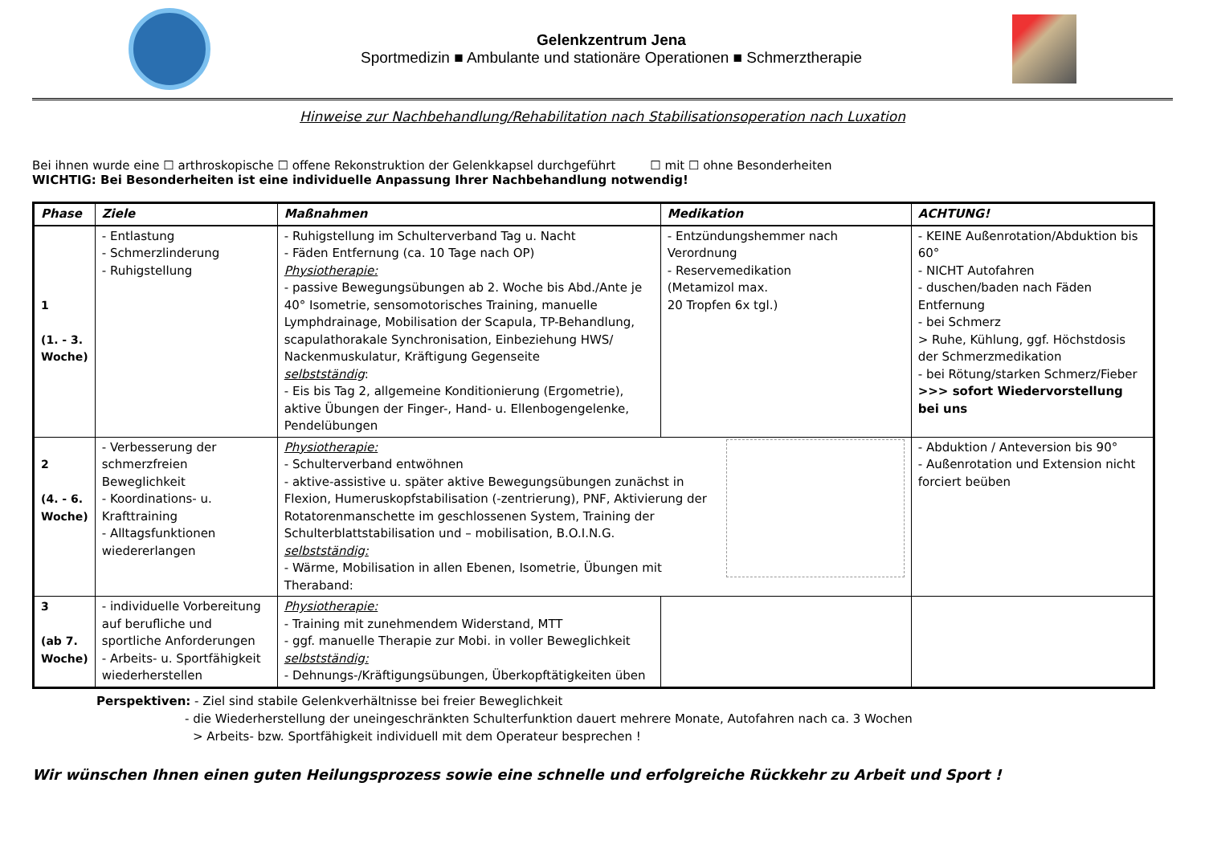Gelenkzentrum Jena
Sportmedizin ■ Ambulante und stationäre Operationen ■ Schmerztherapie
Hinweise zur Nachbehandlung/Rehabilitation nach Stabilisationsoperation nach Luxation
Bei ihnen wurde eine ☐ arthroskopische ☐ offene Rekonstruktion der Gelenkkapsel durchgeführt ☐ mit ☐ ohne Besonderheiten
WICHTIG: Bei Besonderheiten ist eine individuelle Anpassung Ihrer Nachbehandlung notwendig!
| Phase | Ziele | Maßnahmen | Medikation | ACHTUNG! |
| --- | --- | --- | --- | --- |
| 1 (1. - 3. Woche) | - Entlastung - Schmerzlinderung - Ruhigstellung | - Ruhigstellung im Schulterverband Tag u. Nacht - Fäden Entfernung (ca. 10 Tage nach OP) Physiotherapie: - passive Bewegungsübungen ab 2. Woche bis Abd./Ante je 40° Isometrie, sensomotorisches Training, manuelle Lymphdrainage, Mobilisation der Scapula, TP-Behandlung, scapulathorakale Synchronisation, Einbeziehung HWS/ Nackenmuskulatur, Kräftigung Gegenseite selbstständig : - Eis bis Tag 2, allgemeine Konditionierung (Ergometrie), aktive Übungen der Finger-, Hand- u. Ellenbogengelenke, Pendelübungen | - Entzündungshemmer nach Verordnung - Reservemedikation (Metamizol max. 20 Tropfen 6x tgl.) | - KEINE Außenrotation/Abduktion bis 60° - NICHT Autofahren - duschen/baden nach Fäden Entfernung - bei Schmerz > Ruhe, Kühlung, ggf. Höchstdosis der Schmerzmedikation - bei Rötung/starken Schmerz/Fieber >>> sofort Wiedervorstellung bei uns |
| 2 (4. - 6. Woche) | - Verbesserung der schmerzfreien Beweglichkeit - Koordinations- u. Krafttraining - Alltagsfunktionen wiedererlangen | Physiotherapie: - Schulterverband entwöhnen - aktive-assistive u. später aktive Bewegungsübungen zunächst in Flexion, Humeruskopfstabilisation (-zentrierung), PNF, Aktivierung der Rotatorenmanschette im geschlossenen System, Training der Schulterblattstabilisation und – mobilisation, B.O.I.N.G. selbstständig: - Wärme, Mobilisation in allen Ebenen, Isometrie, Übungen mit Theraband: | | - Abduktion / Anteversion bis 90° - Außenrotation und Extension nicht forciert beüben |
| 3 (ab 7. Woche) | - individuelle Vorbereitung auf berufliche und sportliche Anforderungen - Arbeits- u. Sportfähigkeit wiederherstellen | Physiotherapie: - Training mit zunehmendem Widerstand, MTT - ggf. manuelle Therapie zur Mobi. in voller Beweglichkeit selbstständig: - Dehnungs-/Kräftigungsübungen, Überkopftätigkeiten üben | | |
Perspektiven: - Ziel sind stabile Gelenkverhältnisse bei freier Beweglichkeit
- die Wiederherstellung der uneingeschränkten Schulterfunktion dauert mehrere Monate, Autofahren nach ca. 3 Wochen
> Arbeits- bzw. Sportfähigkeit individuell mit dem Operateur besprechen !
Wir wünschen Ihnen einen guten Heilungsprozess sowie eine schnelle und erfolgreiche Rückkehr zu Arbeit und Sport !